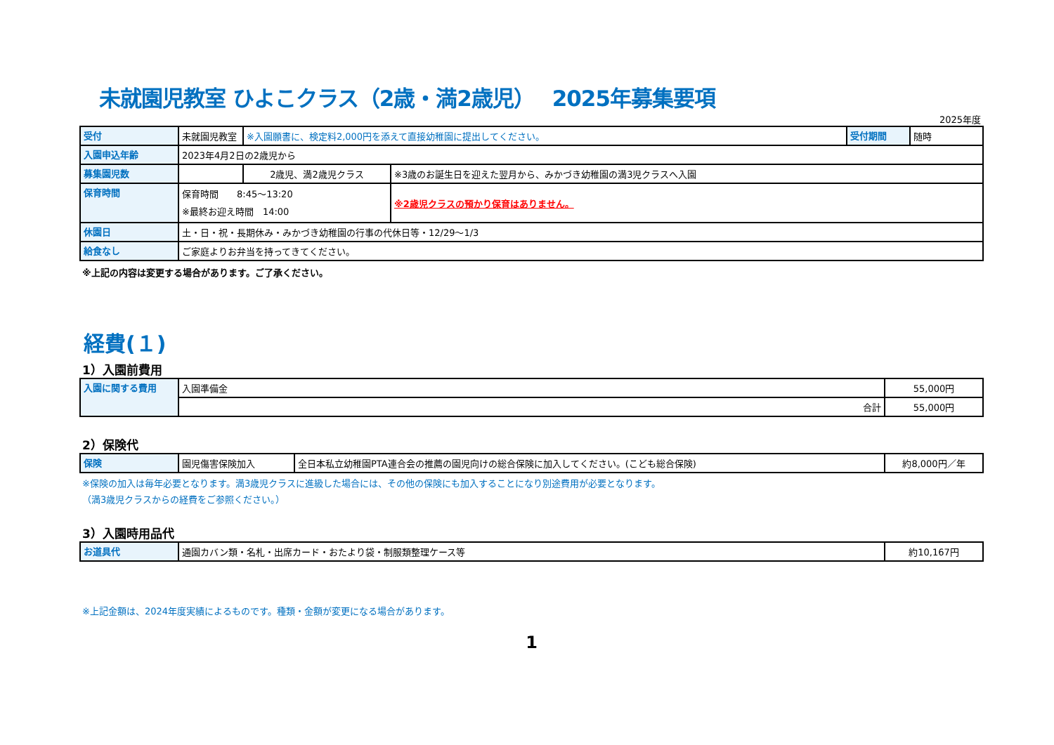未就園児教室 ひよこクラス（2歳・満2歳児）　 2025年募集要項
2025年度
| 受付 | 未就園児教室 | ※入園願書に、検定料2,000円を添えて直接幼稚園に提出してください。 | | 受付期間 | 随時 |
| 入園申込年齢 | 2023年4月2日の2歳児から | | | | |
| 募集園児数 | | 2歳児、満2歳児クラス | ※3歳のお誕生日を迎えた翌月から、みかづき幼稚園の満3児クラスへ入園 | | |
| 保育時間 | 保育時間 8:45～13:20 ※最終お迎え時間 14:00 | | ※2歳児クラスの預かり保育はありません。 | | |
| 休園日 | 土・日・祝・長期休み・みかづき幼稚園の行事の代休日等・12/29～1/3 | | | | |
| 給食なし | ご家庭よりお弁当を持ってきてください。 | | | | |
※上記の内容は変更する場合があります。ご了承ください。
経費(１)
1）入園前費用
| 入園に関する費用 | 入園準備金 | 55,000円 |
| | 合計 | 55,000円 |
2）保険代
| 保険 | 園児傷害保険加入 | 全日本私立幼稚園PTA連合会の推薦の園児向けの総合保険に加入してください。(こども総合保険) | 約8,000円／年 |
※保険の加入は毎年必要となります。満3歳児クラスに進級した場合には、その他の保険にも加入することになり別途費用が必要となります。
（満3歳児クラスからの経費をご参照ください。）
3）入園時用品代
| お道具代 | 通園カバン類・名札・出席カード・おたより袋・制服類整理ケース等 | 約10,167円 |
※上記金額は、2024年度実績によるものです。種類・金額が変更になる場合があります。
1